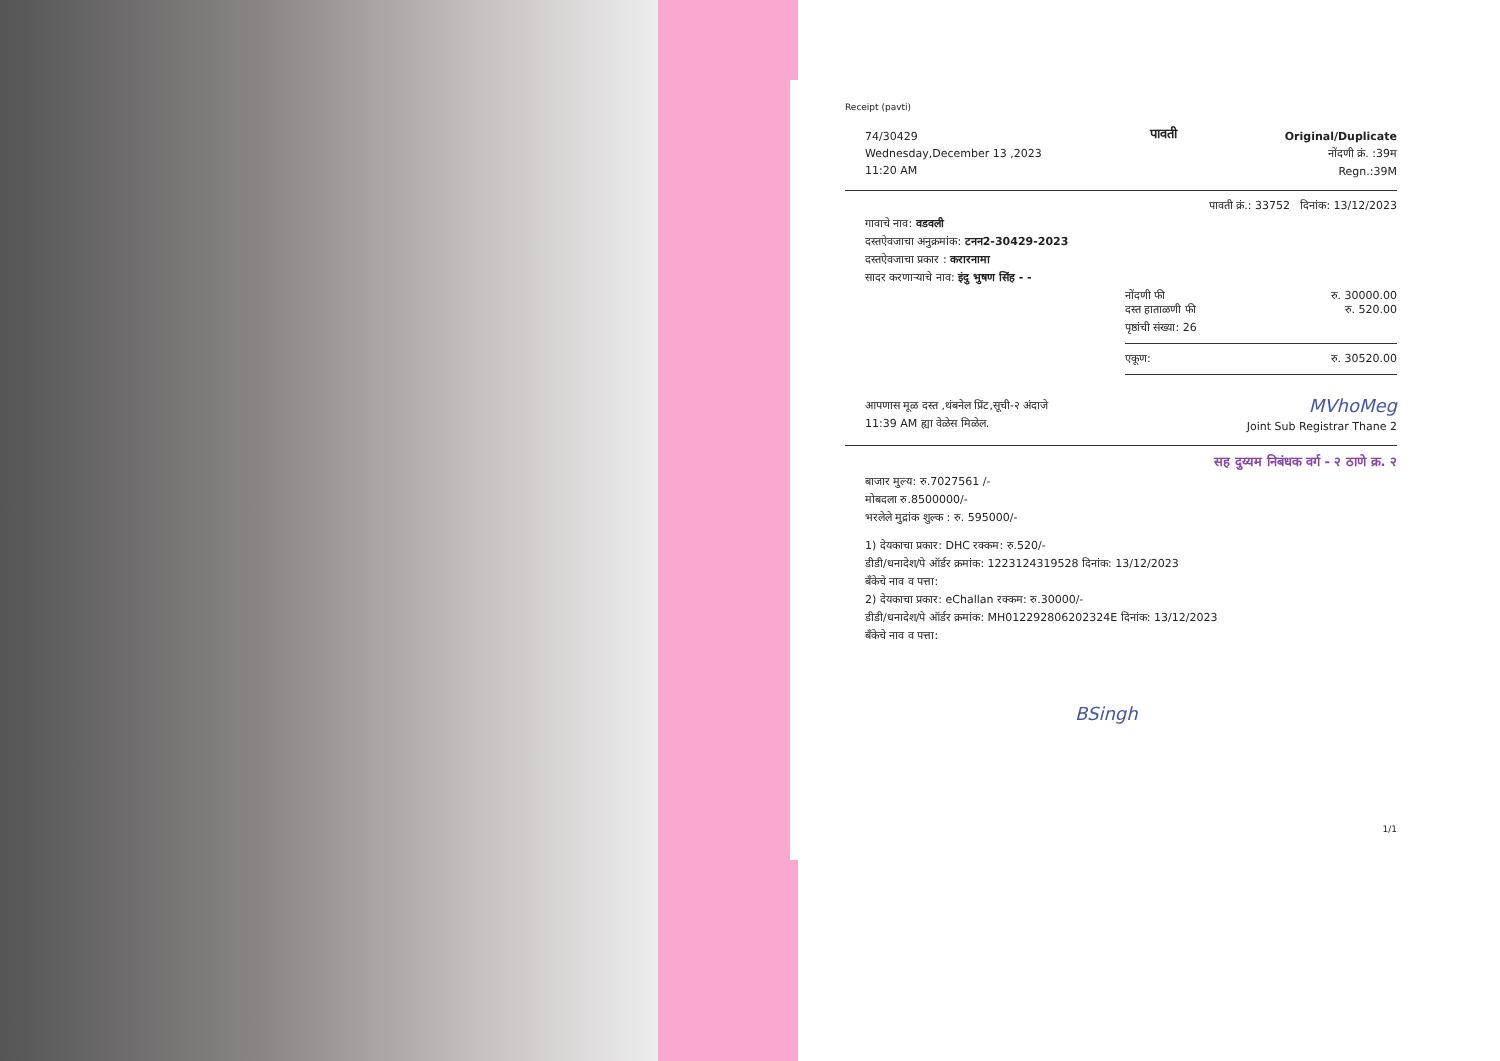Receipt (pavti)
74/30429
Wednesday,December 13 ,2023
11:20 AM
पावती
Original/Duplicate
नोंदणी क्रं. :39म
Regn.:39M
पावती क्रं.: 33752 दिनांक: 13/12/2023
गावाचे नाव: वडवली
दस्तऐवजाचा अनुक्रमांक: टनन2-30429-2023
दस्तऐवजाचा प्रकार : करारनामा
सादर करणाऱ्याचे नाव: इंदु भुषण सिंह - -
नोंदणी फी रु. 30000.00
दस्त हाताळणी फी रु. 520.00
पृष्ठांची संख्या: 26
एकूण: रु. 30520.00
आपणास मूळ दस्त ,थंबनेल प्रिंट,सूची-२ अंदाजे
11:39 AM ह्या वेळेस मिळेल.
MVhoMeg
Joint Sub Registrar Thane 2
सह दुय्यम निबंधक वर्ग - २ ठाणे क्र. २
बाजार मुल्य: रु.7027561 /-
मोबदला रु.8500000/-
भरलेले मुद्रांक शुल्क : रु. 595000/-
1) देयकाचा प्रकार: DHC रक्कम: रु.520/-
डीडी/धनादेश/पे ऑर्डर क्रमांक: 1223124319528 दिनांक: 13/12/2023
बँकेचे नाव व पत्ता:
2) देयकाचा प्रकार: eChallan रक्कम: रु.30000/-
डीडी/धनादेश/पे ऑर्डर क्रमांक: MH012292806202324E दिनांक: 13/12/2023
बँकेचे नाव व पत्ता:
BSingh
1/1